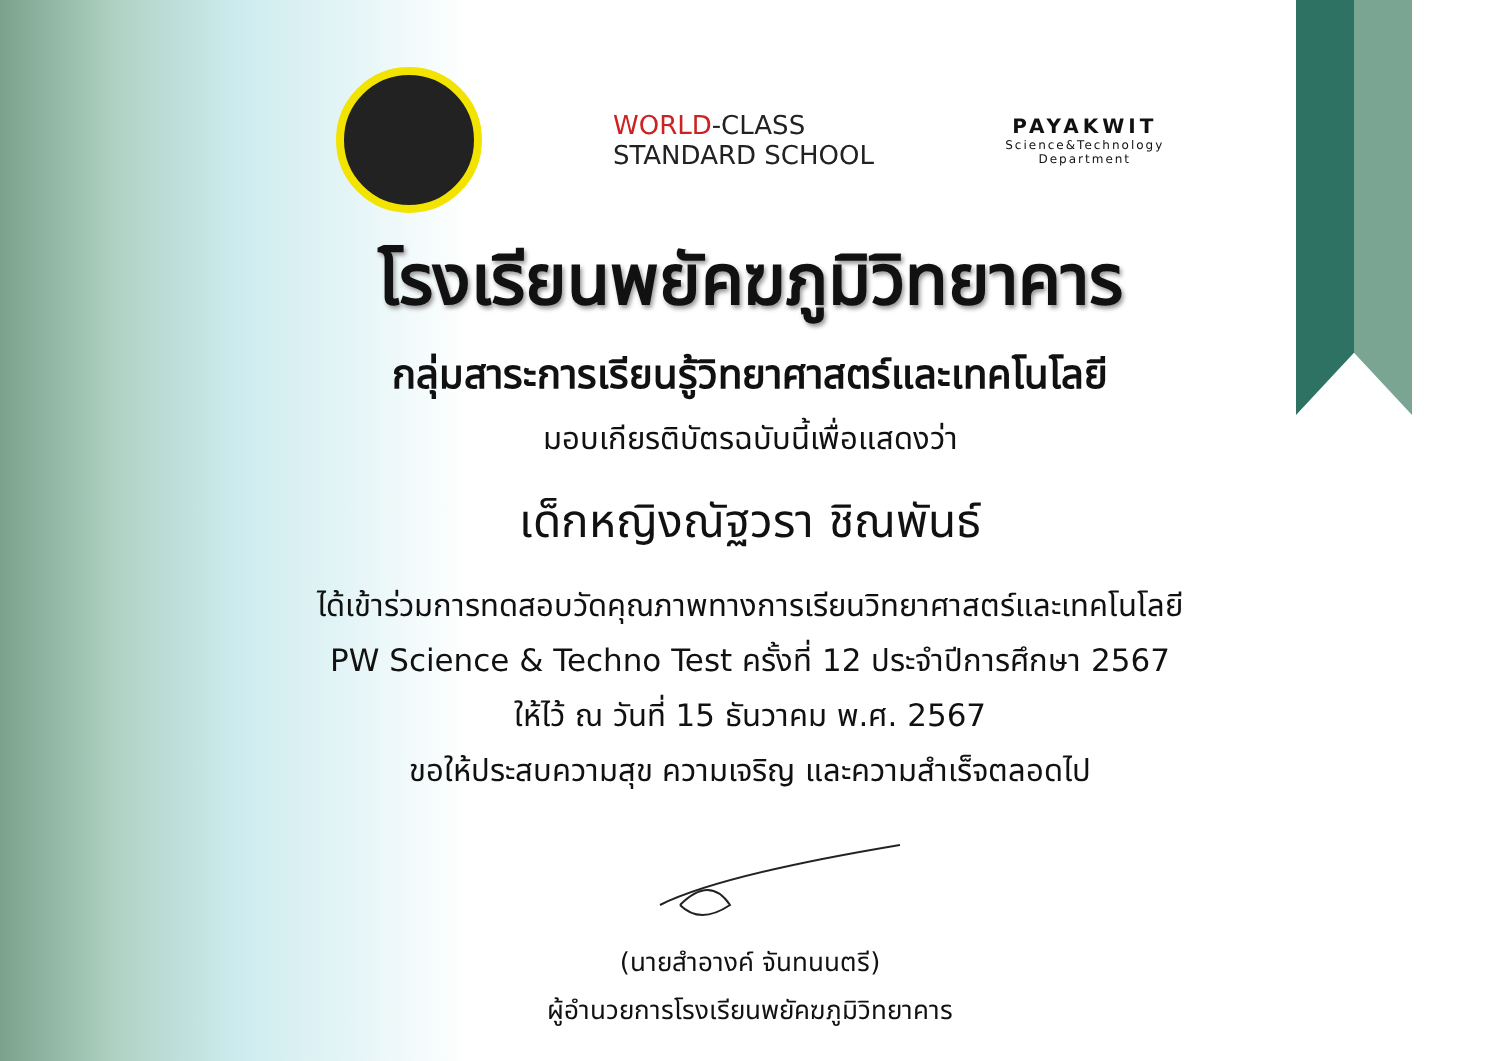WORLD-CLASS
STANDARD SCHOOL
PAYAKWIT
Science&Technology
Department
โรงเรียนพยัคฆภูมิวิทยาคาร
กลุ่มสาระการเรียนรู้วิทยาศาสตร์และเทคโนโลยี
มอบเกียรติบัตรฉบับนี้เพื่อแสดงว่า
เด็กหญิงณัฐวรา ชิณพันธ์
ได้เข้าร่วมการทดสอบวัดคุณภาพทางการเรียนวิทยาศาสตร์และเทคโนโลยี
PW Science & Techno Test ครั้งที่ 12 ประจำปีการศึกษา 2567
ให้ไว้ ณ วันที่ 15 ธันวาคม พ.ศ. 2567
ขอให้ประสบความสุข ความเจริญ และความสำเร็จตลอดไป
(นายสำอางค์ จันทนนตรี)
ผู้อำนวยการโรงเรียนพยัคฆภูมิวิทยาคาร